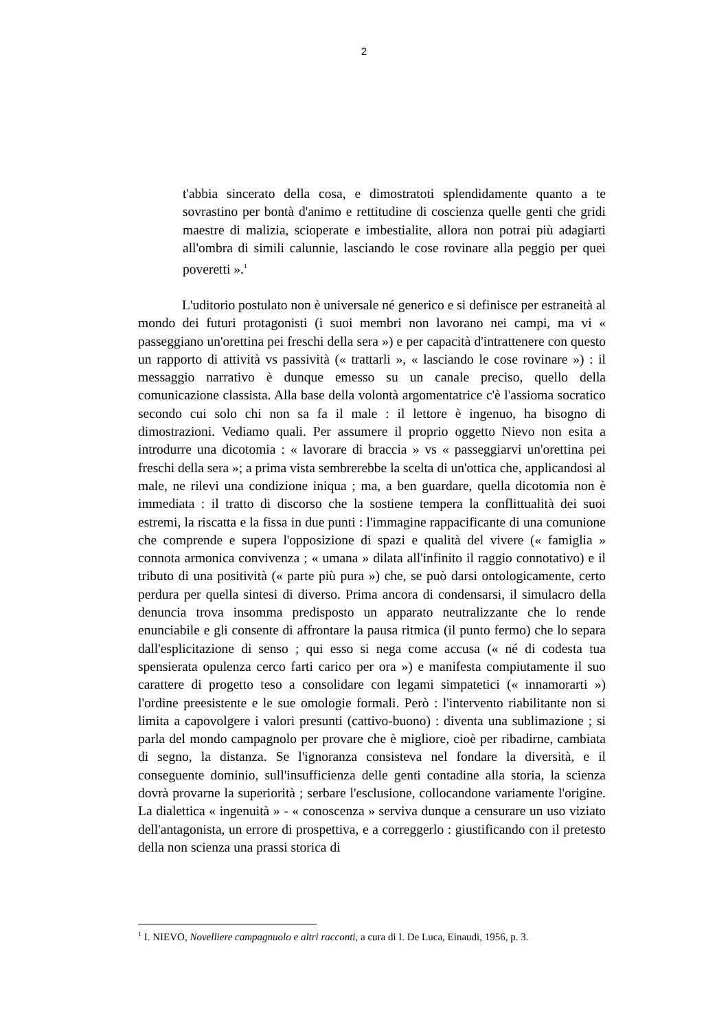2
t'abbia sincerato della cosa, e dimostratoti splendidamente quanto a te sovrastino per bontà d'animo e rettitudine di coscienza quelle genti che gridi maestre di malizia, scioperate e imbestialite, allora non potrai più adagiarti all'ombra di simili calunnie, lasciando le cose rovinare alla peggio per quei poveretti ».<sup>1</sup>
L'uditorio postulato non è universale né generico e si definisce per estraneità al mondo dei futuri protagonisti (i suoi membri non lavorano nei campi, ma vi « passeggiano un'orettina pei freschi della sera ») e per capacità d'intrattenere con questo un rapporto di attività vs passività (« trattarli », « lasciando le cose rovinare ») : il messaggio narrativo è dunque emesso su un canale preciso, quello della comunicazione classista. Alla base della volontà argomentatrice c'è l'assioma socratico secondo cui solo chi non sa fa il male : il lettore è ingenuo, ha bisogno di dimostrazioni. Vediamo quali. Per assumere il proprio oggetto Nievo non esita a introdurre una dicotomia : « lavorare di braccia » vs « passeggiarvi un'orettina pei freschi della sera »; a prima vista sembrerebbe la scelta di un'ottica che, applicandosi al male, ne rilevi una condizione iniqua ; ma, a ben guardare, quella dicotomia non è immediata : il tratto di discorso che la sostiene tempera la conflittualità dei suoi estremi, la riscatta e la fissa in due punti : l'immagine rappacificante di una comunione che comprende e supera l'opposizione di spazi e qualità del vivere (« famiglia » connota armonica convivenza ; « umana » dilata all'infinito il raggio connotativo) e il tributo di una positività (« parte più pura ») che, se può darsi ontologicamente, certo perdura per quella sintesi di diverso. Prima ancora di condensarsi, il simulacro della denuncia trova insomma predisposto un apparato neutralizzante che lo rende enunciabile e gli consente di affrontare la pausa ritmica (il punto fermo) che lo separa dall'esplicitazione di senso ; qui esso si nega come accusa (« né di codesta tua spensierata opulenza cerco farti carico per ora ») e manifesta compiutamente il suo carattere di progetto teso a consolidare con legami simpatetici (« innamorarti ») l'ordine preesistente e le sue omologie formali. Però : l'intervento riabilitante non si limita a capovolgere i valori presunti (cattivo-buono) : diventa una sublimazione ; si parla del mondo campagnolo per provare che è migliore, cioè per ribadirne, cambiata di segno, la distanza. Se l'ignoranza consisteva nel fondare la diversità, e il conseguente dominio, sull'insufficienza delle genti contadine alla storia, la scienza dovrà provarne la superiorità ; serbare l'esclusione, collocandone variamente l'origine. La dialettica « ingenuità » - « conoscenza » serviva dunque a censurare un uso viziato dell'antagonista, un errore di prospettiva, e a correggerlo : giustificando con il pretesto della non scienza una prassi storica di
<sup>1</sup> I. NIEVO, Novelliere campagnuolo e altri racconti, a cura di I. De Luca, Einaudi, 1956, p. 3.